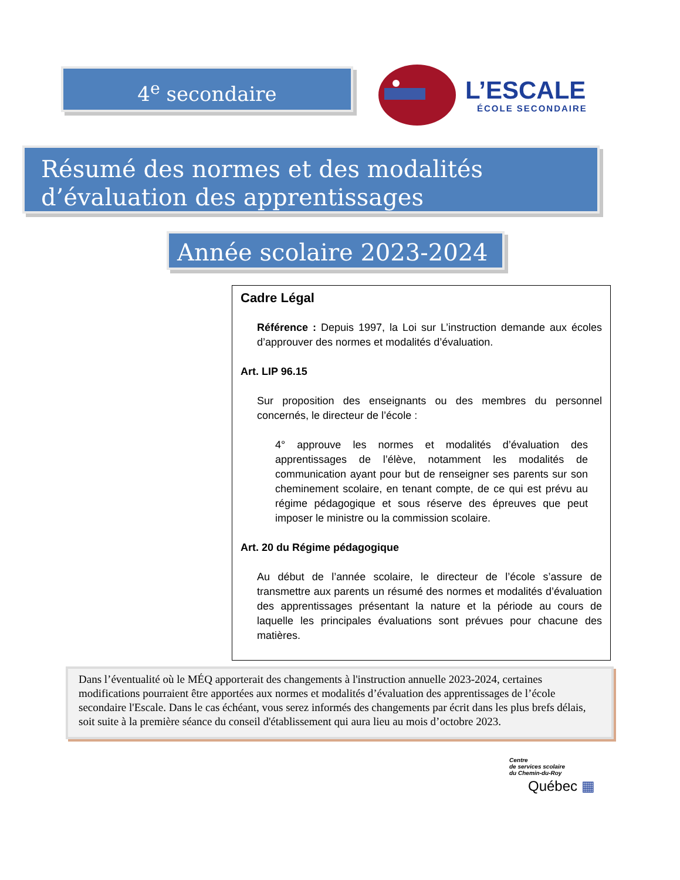4<sup>e</sup> secondaire
L’ESCALE
ÉCOLE SECONDAIRE
Résumé des normes et des modalités d’évaluation des apprentissages
Année scolaire 2023-2024
Cadre Légal
Référence : Depuis 1997, la Loi sur L’instruction demande aux écoles d’approuver des normes et modalités d’évaluation.
Art. LIP 96.15
Sur proposition des enseignants ou des membres du personnel concernés, le directeur de l’école :
4° approuve les normes et modalités d’évaluation des apprentissages de l’élève, notamment les modalités de communication ayant pour but de renseigner ses parents sur son cheminement scolaire, en tenant compte, de ce qui est prévu au régime pédagogique et sous réserve des épreuves que peut imposer le ministre ou la commission scolaire.
Art. 20 du Régime pédagogique
Au début de l’année scolaire, le directeur de l’école s’assure de transmettre aux parents un résumé des normes et modalités d’évaluation des apprentissages présentant la nature et la période au cours de laquelle les principales évaluations sont prévues pour chacune des matières.
Dans l’éventualité où le MÉQ apporterait des changements à l'instruction annuelle 2023-2024, certaines modifications pourraient être apportées aux normes et modalités d’évaluation des apprentissages de l’école secondaire l'Escale. Dans le cas échéant, vous serez informés des changements par écrit dans les plus brefs délais, soit suite à la première séance du conseil d'établissement qui aura lieu au mois d’octobre 2023.
Centre
de services scolaire
du Chemin-du-Roy
Québec ▦